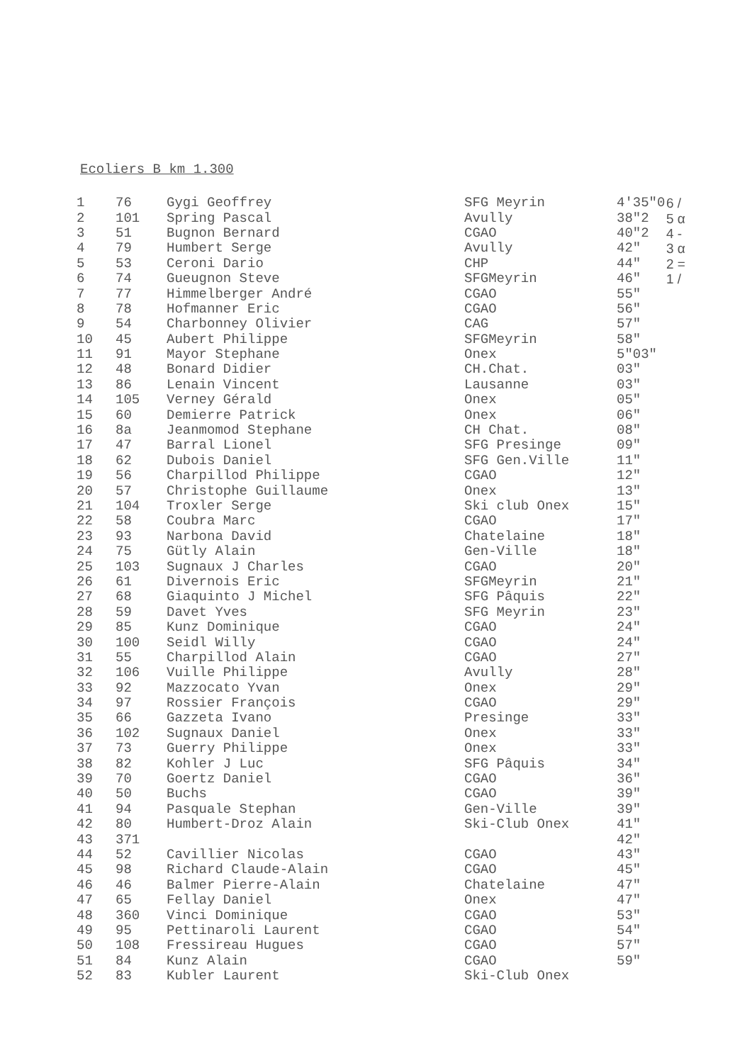Ecoliers B km 1.300
| 1 | 76 | Gygi Geoffrey | SFG Meyrin | 4'35"0 | 6 / |
| 2 | 101 | Spring Pascal | Avully | 38"2 | 5 α |
| 3 | 51 | Bugnon Bernard | CGAO | 40"2 | 4 - |
| 4 | 79 | Humbert Serge | Avully | 42" | 3 α |
| 5 | 53 | Ceroni Dario | CHP | 44" | 2 = |
| 6 | 74 | Gueugnon Steve | SFGMeyrin | 46" | 1 / |
| 7 | 77 | Himmelberger André | CGAO | 55" | |
| 8 | 78 | Hofmanner Eric | CGAO | 56" | |
| 9 | 54 | Charbonney Olivier | CAG | 57" | |
| 10 | 45 | Aubert Philippe | SFGMeyrin | 58" | |
| 11 | 91 | Mayor Stephane | Onex | 5"03" | |
| 12 | 48 | Bonard Didier | CH.Chat. | 03" | |
| 13 | 86 | Lenain Vincent | Lausanne | 03" | |
| 14 | 105 | Verney Gérald | Onex | 05" | |
| 15 | 60 | Demierre Patrick | Onex | 06" | |
| 16 | 8a | Jeanmomod Stephane | CH Chat. | 08" | |
| 17 | 47 | Barral Lionel | SFG Presinge | 09" | |
| 18 | 62 | Dubois Daniel | SFG Gen.Ville | 11" | |
| 19 | 56 | Charpillod Philippe | CGAO | 12" | |
| 20 | 57 | Christophe Guillaume | Onex | 13" | |
| 21 | 104 | Troxler Serge | Ski club Onex | 15" | |
| 22 | 58 | Coubra Marc | CGAO | 17" | |
| 23 | 93 | Narbona David | Chatelaine | 18" | |
| 24 | 75 | Gütly Alain | Gen-Ville | 18" | |
| 25 | 103 | Sugnaux J Charles | CGAO | 20" | |
| 26 | 61 | Divernois Eric | SFGMeyrin | 21" | |
| 27 | 68 | Giaquinto J Michel | SFG Pâquis | 22" | |
| 28 | 59 | Davet Yves | SFG Meyrin | 23" | |
| 29 | 85 | Kunz Dominique | CGAO | 24" | |
| 30 | 100 | Seidl Willy | CGAO | 24" | |
| 31 | 55 | Charpillod Alain | CGAO | 27" | |
| 32 | 106 | Vuille Philippe | Avully | 28" | |
| 33 | 92 | Mazzocato Yvan | Onex | 29" | |
| 34 | 97 | Rossier François | CGAO | 29" | |
| 35 | 66 | Gazzeta Ivano | Presinge | 33" | |
| 36 | 102 | Sugnaux Daniel | Onex | 33" | |
| 37 | 73 | Guerry Philippe | Onex | 33" | |
| 38 | 82 | Kohler J Luc | SFG Pâquis | 34" | |
| 39 | 70 | Goertz Daniel | CGAO | 36" | |
| 40 | 50 | Buchs | CGAO | 39" | |
| 41 | 94 | Pasquale Stephan | Gen-Ville | 39" | |
| 42 | 80 | Humbert-Droz Alain | Ski-Club Onex | 41" | |
| 43 | 371 | | | 42" | |
| 44 | 52 | Cavillier Nicolas | CGAO | 43" | |
| 45 | 98 | Richard Claude-Alain | CGAO | 45" | |
| 46 | 46 | Balmer Pierre-Alain | Chatelaine | 47" | |
| 47 | 65 | Fellay Daniel | Onex | 47" | |
| 48 | 360 | Vinci Dominique | CGAO | 53" | |
| 49 | 95 | Pettinaroli Laurent | CGAO | 54" | |
| 50 | 108 | Fressireau Hugues | CGAO | 57" | |
| 51 | 84 | Kunz Alain | CGAO | 59" | |
| 52 | 83 | Kubler Laurent | Ski-Club Onex | | |